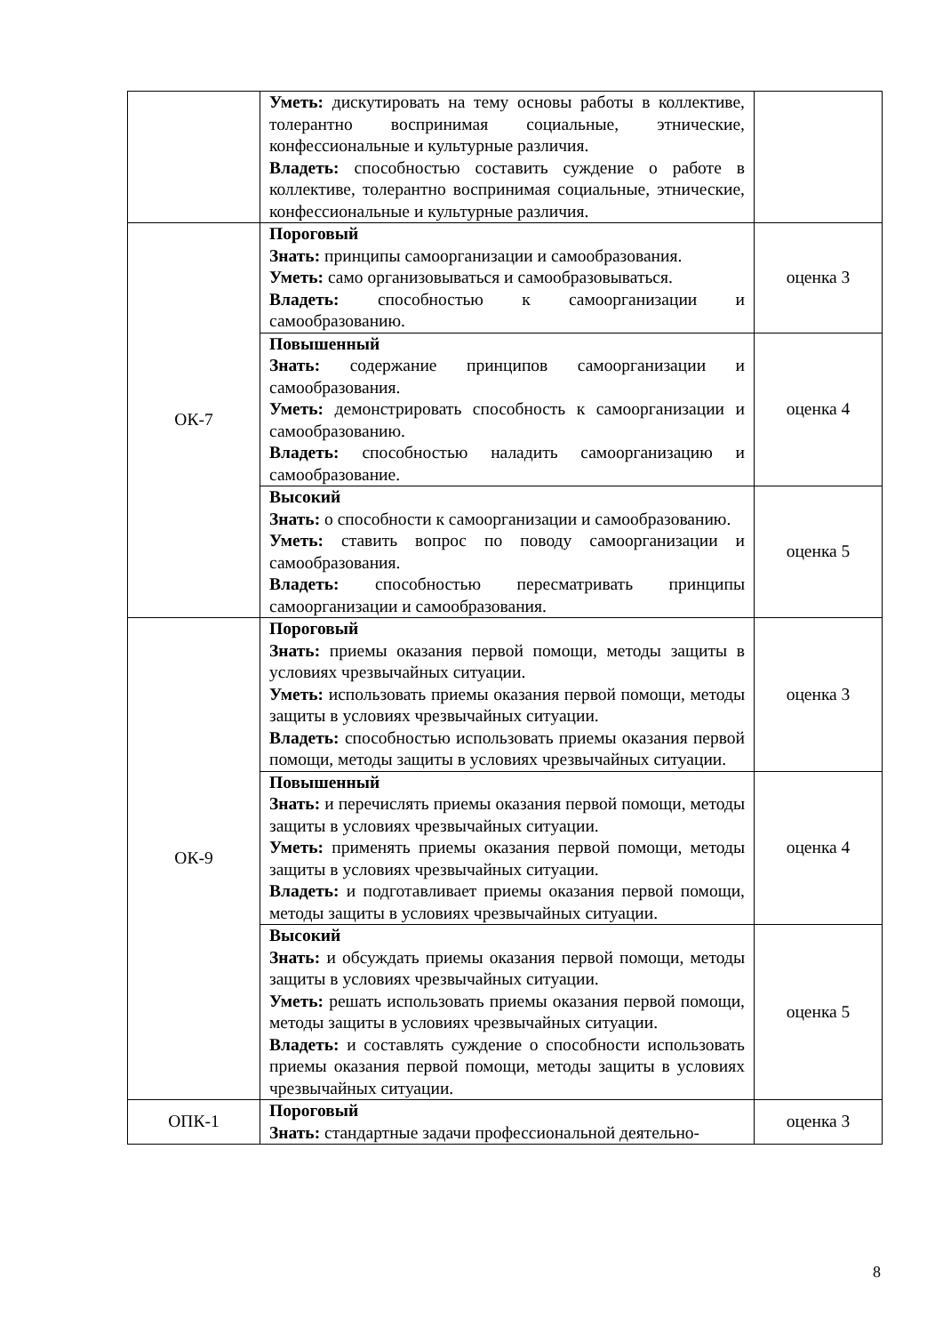| | Уметь: дискутировать на тему основы работы в коллективе, толерантно воспринимая социальные, этнические, конфессиональные и культурные различия. Владеть: способностью составить суждение о работе в коллективе, толерантно воспринимая социальные, этнические, конфессиональные и культурные различия. | |
| ОК-7 | Пороговый Знать: принципы самоорганизации и самообразования. Уметь: само организовываться и самообразовываться. Владеть: способностью к самоорганизации и самообразованию. | оценка 3 |
| | Повышенный Знать: содержание принципов самоорганизации и самообразования. Уметь: демонстрировать способность к самоорганизации и самообразованию. Владеть: способностью наладить самоорганизацию и самообразование. | оценка 4 |
| | Высокий Знать: о способности к самоорганизации и самообразованию. Уметь: ставить вопрос по поводу самоорганизации и самообразования. Владеть: способностью пересматривать принципы самоорганизации и самообразования. | оценка 5 |
| ОК-9 | Пороговый Знать: приемы оказания первой помощи, методы защиты в условиях чрезвычайных ситуации. Уметь: использовать приемы оказания первой помощи, методы защиты в условиях чрезвычайных ситуации. Владеть: способностью использовать приемы оказания первой помощи, методы защиты в условиях чрезвычайных ситуации. | оценка 3 |
| | Повышенный Знать: и перечислять приемы оказания первой помощи, методы защиты в условиях чрезвычайных ситуации. Уметь: применять приемы оказания первой помощи, методы защиты в условиях чрезвычайных ситуации. Владеть: и подготавливает приемы оказания первой помощи, методы защиты в условиях чрезвычайных ситуации. | оценка 4 |
| | Высокий Знать: и обсуждать приемы оказания первой помощи, методы защиты в условиях чрезвычайных ситуации. Уметь: решать использовать приемы оказания первой помощи, методы защиты в условиях чрезвычайных ситуации. Владеть: и составлять суждение о способности использовать приемы оказания первой помощи, методы защиты в условиях чрезвычайных ситуации. | оценка 5 |
| ОПК-1 | Пороговый Знать: стандартные задачи профессиональной деятельно- | оценка 3 |
8